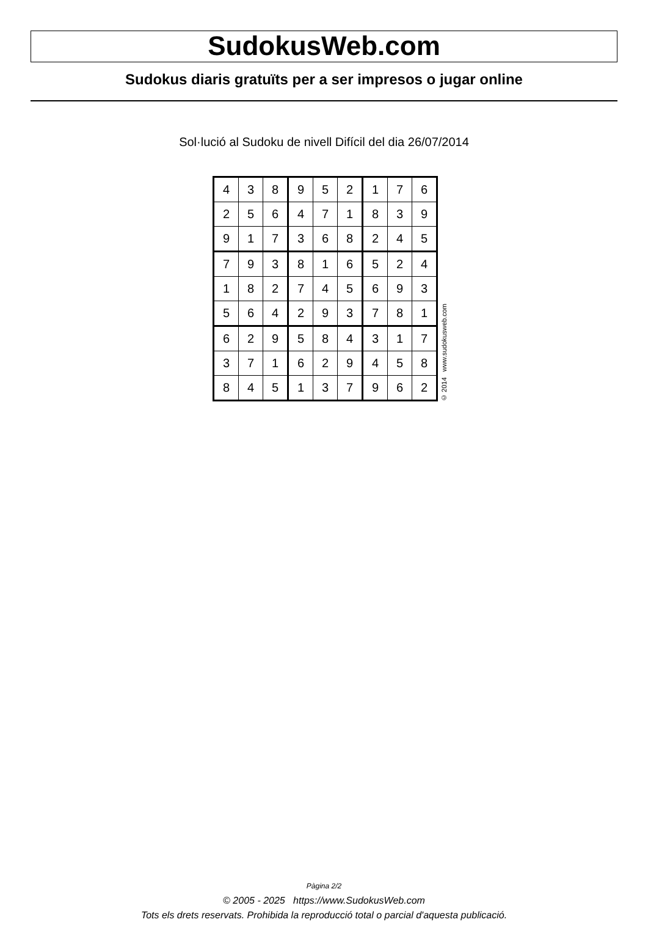SudokusWeb.com
Sudokus diaris gratuïts per a ser impresos o jugar online
Sol·lució al Sudoku de nivell Difícil del dia 26/07/2014
| 4 | 3 | 8 | 9 | 5 | 2 | 1 | 7 | 6 |
| 2 | 5 | 6 | 4 | 7 | 1 | 8 | 3 | 9 |
| 9 | 1 | 7 | 3 | 6 | 8 | 2 | 4 | 5 |
| 7 | 9 | 3 | 8 | 1 | 6 | 5 | 2 | 4 |
| 1 | 8 | 2 | 7 | 4 | 5 | 6 | 9 | 3 |
| 5 | 6 | 4 | 2 | 9 | 3 | 7 | 8 | 1 |
| 6 | 2 | 9 | 5 | 8 | 4 | 3 | 1 | 7 |
| 3 | 7 | 1 | 6 | 2 | 9 | 4 | 5 | 8 |
| 8 | 4 | 5 | 1 | 3 | 7 | 9 | 6 | 2 |
© 2014 www.sudokusweb.com
Pàgina 2/2
© 2005 - 2025 https://www.SudokusWeb.com
Tots els drets reservats. Prohibida la reproducció total o parcial d'aquesta publicació.